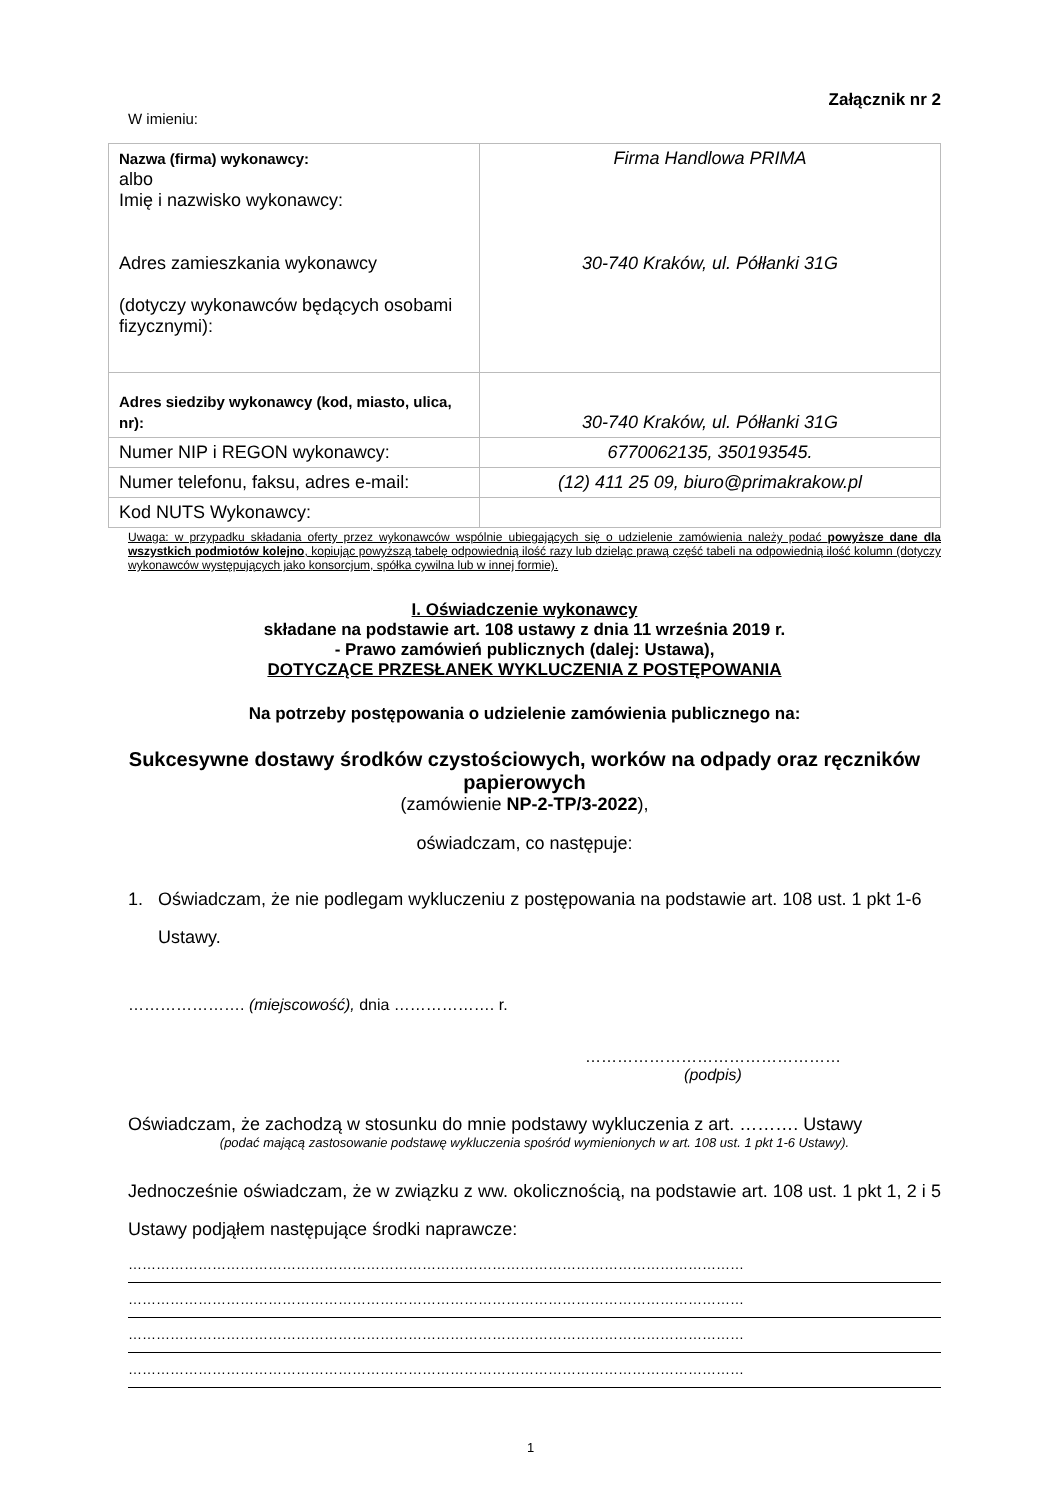Załącznik nr 2
W imieniu:
| Nazwa (firma) wykonawcy: albo Imię i nazwisko wykonawcy: Adres zamieszkania wykonawcy (dotyczy wykonawców będących osobami fizycznymi): | Firma Handlowa PRIMA 30-740 Kraków, ul. Półłanki 31G |
| Adres siedziby wykonawcy (kod, miasto, ulica, nr): | 30-740 Kraków, ul. Półłanki 31G |
| Numer NIP i REGON wykonawcy: | 6770062135, 350193545. |
| Numer telefonu, faksu, adres e-mail: | (12) 411 25 09, biuro@primakrakow.pl |
| Kod NUTS Wykonawcy: | |
Uwaga: w przypadku składania oferty przez wykonawców wspólnie ubiegających się o udzielenie zamówienia należy podać powyższe dane dla wszystkich podmiotów kolejno, kopiując powyższą tabelę odpowiednią ilość razy lub dzieląc prawą część tabeli na odpowiednią ilość kolumn (dotyczy wykonawców występujących jako konsorcjum, spółka cywilna lub w innej formie).
I. Oświadczenie wykonawcy
składane na podstawie art. 108 ustawy z dnia 11 września 2019 r.
- Prawo zamówień publicznych (dalej: Ustawa),
DOTYCZĄCE PRZESŁANEK WYKLUCZENIA Z POSTĘPOWANIA
Na potrzeby postępowania o udzielenie zamówienia publicznego na:
Sukcesywne dostawy środków czystościowych, worków na odpady oraz ręczników papierowych
(zamówienie NP-2-TP/3-2022),
oświadczam, co następuje:
1. Oświadczam, że nie podlegam wykluczeniu z postępowania na podstawie art. 108 ust. 1 pkt 1-6 Ustawy.
…………………. (miejscowość), dnia ………………. r.
…………………………………………
(podpis)
Oświadczam, że zachodzą w stosunku do mnie podstawy wykluczenia z art. ………. Ustawy
(podać mającą zastosowanie podstawę wykluczenia spośród wymienionych w art. 108 ust. 1 pkt 1-6 Ustawy).
Jednocześnie oświadczam, że w związku z ww. okolicznością, na podstawie art. 108 ust. 1 pkt 1, 2 i 5 Ustawy podjąłem następujące środki naprawcze:
……………………………………………………………………………………………………………………
……………………………………………………………………………………………………………………
……………………………………………………………………………………………………………………
……………………………………………………………………………………………………………………
1